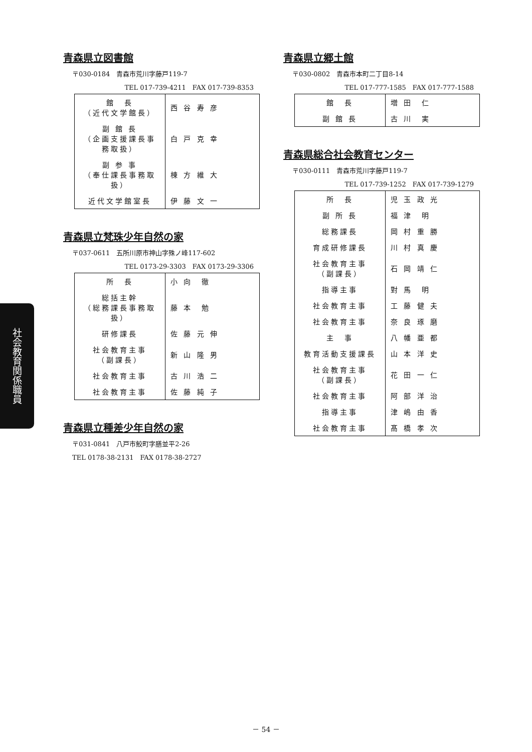青森県立図書館
〒030-0184　青森市荒川字藤戸119-7
TEL 017-739-4211　FAX 017-739-8353
| 館 長 （近代文学館長） | 西 谷 寿 彦 |
| 副 館 長 （企画支援課長事務取扱） | 白 戸 克 幸 |
| 副 参 事 （奉仕課長事務取扱） | 棟 方 維 大 |
| 近代文学館室長 | 伊 藤 文 一 |
青森県立梵珠少年自然の家
〒037-0611　五所川原市神山字殊ノ峰117-602
TEL 0173-29-3303　FAX 0173-29-3306
| 所 長 | 小 向 徹 |
| 総括主幹 （総務課長事務取扱） | 藤 本 勉 |
| 研修課長 | 佐 藤 元 伸 |
| 社会教育主事 （副課長） | 新 山 隆 男 |
| 社会教育主事 | 古 川 浩 二 |
| 社会教育主事 | 佐 藤 純 子 |
青森県立種差少年自然の家
〒031-0841　八戸市鮫町字膳並平2-26
TEL 0178-38-2131　FAX 0178-38-2727
青森県立郷土館
〒030-0802　青森市本町二丁目8-14
TEL 017-777-1585　FAX 017-777-1588
| 館 長 | 増 田 仁 |
| 副 館 長 | 古 川 実 |
青森県総合社会教育センター
〒030-0111　青森市荒川字藤戸119-7
TEL 017-739-1252　FAX 017-739-1279
| 所 長 | 児 玉 政 光 |
| 副 所 長 | 福 津 明 |
| 総務課長 | 岡 村 重 勝 |
| 育成研修課長 | 川 村 真 慶 |
| 社会教育主事 （副課長） | 石 岡 靖 仁 |
| 指導主事 | 對 馬 明 |
| 社会教育主事 | 工 藤 健 夫 |
| 社会教育主事 | 奈 良 琢 磨 |
| 主 事 | 八 幡 亜 都 |
| 教育活動支援課長 | 山 本 洋 史 |
| 社会教育主事 （副課長） | 花 田 一 仁 |
| 社会教育主事 | 阿 部 洋 治 |
| 指導主事 | 津 嶋 由 香 |
| 社会教育主事 | 髙 橋 孝 次 |
社会教育関係職員
－ 54 －